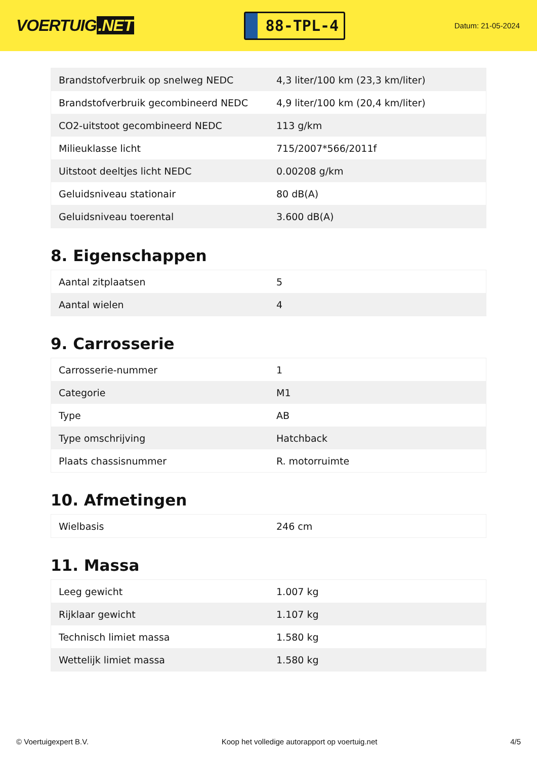VOERTUIG.NET
88-TPL-4
Datum: 21-05-2024
| Brandstofverbruik op snelweg NEDC | 4,3 liter/100 km (23,3 km/liter) |
| Brandstofverbruik gecombineerd NEDC | 4,9 liter/100 km (20,4 km/liter) |
| CO2-uitstoot gecombineerd NEDC | 113 g/km |
| Milieuklasse licht | 715/2007*566/2011f |
| Uitstoot deeltjes licht NEDC | 0.00208 g/km |
| Geluidsniveau stationair | 80 dB(A) |
| Geluidsniveau toerental | 3.600 dB(A) |
8. Eigenschappen
| Aantal zitplaatsen | 5 |
| Aantal wielen | 4 |
9. Carrosserie
| Carrosserie-nummer | 1 |
| Categorie | M1 |
| Type | AB |
| Type omschrijving | Hatchback |
| Plaats chassisnummer | R. motorruimte |
10. Afmetingen
| Wielbasis | 246 cm |
11. Massa
| Leeg gewicht | 1.007 kg |
| Rijklaar gewicht | 1.107 kg |
| Technisch limiet massa | 1.580 kg |
| Wettelijk limiet massa | 1.580 kg |
© Voertuigexpert B.V. Koop het volledige autorapport op voertuig.net 4/5